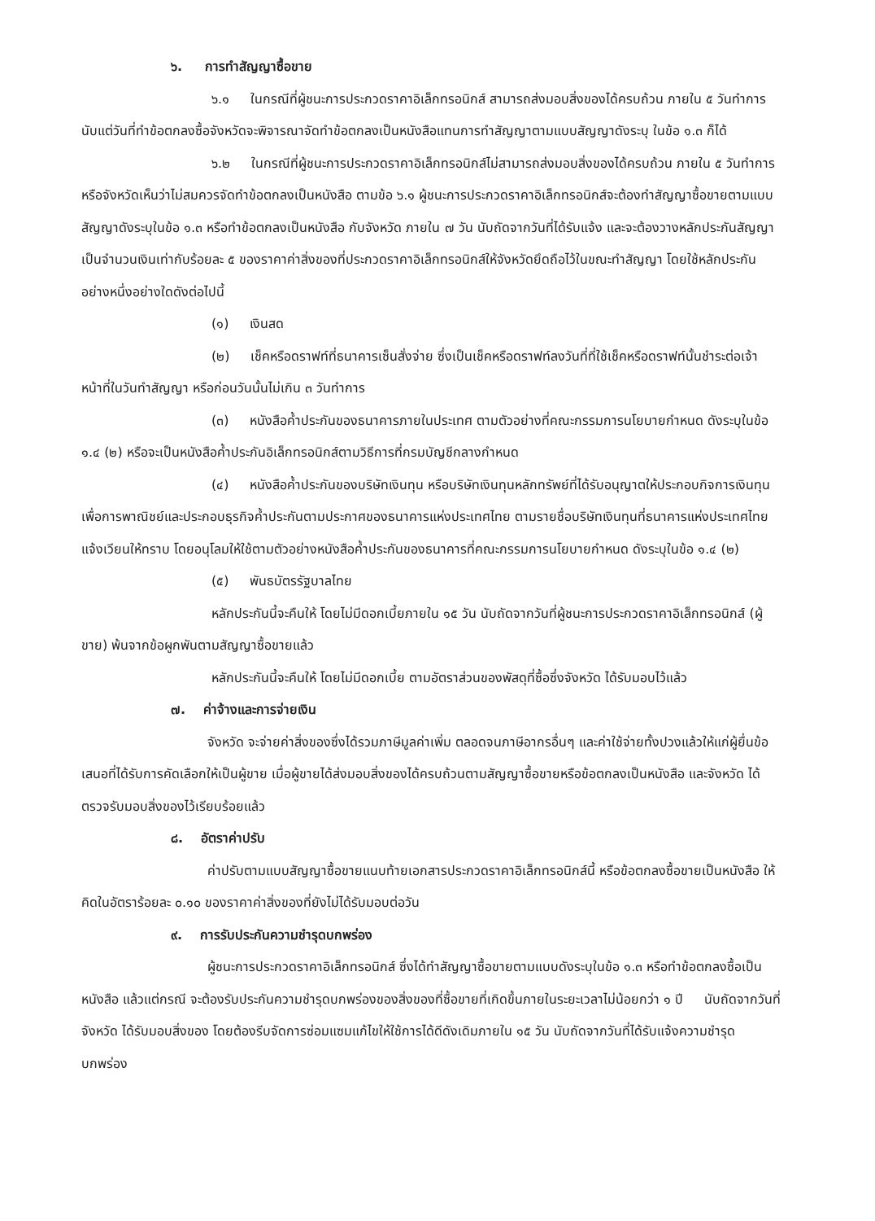๖. การทำสัญญาซื้อขาย
๖.๑ ในกรณีที่ผู้ชนะการประกวดราคาอิเล็กทรอนิกส์ สามารถส่งมอบสิ่งของได้ครบถ้วน ภายใน ๕ วันทำการ นับแต่วันที่ทำข้อตกลงซื้อจังหวัดจะพิจารณาจัดทำข้อตกลงเป็นหนังสือแทนการทำสัญญาตามแบบสัญญาดังระบุ ในข้อ ๑.๓ ก็ได้
๖.๒ ในกรณีที่ผู้ชนะการประกวดราคาอิเล็กทรอนิกส์ไม่สามารถส่งมอบสิ่งของได้ครบถ้วน ภายใน ๕ วันทำการ หรือจังหวัดเห็นว่าไม่สมควรจัดทำข้อตกลงเป็นหนังสือ ตามข้อ ๖.๑ ผู้ชนะการประกวดราคาอิเล็กทรอนิกส์จะต้องทำสัญญาซื้อขายตามแบบสัญญาดังระบุในข้อ ๑.๓ หรือทำข้อตกลงเป็นหนังสือ กับจังหวัด ภายใน ๗ วัน นับถัดจากวันที่ได้รับแจ้ง และจะต้องวางหลักประกันสัญญาเป็นจำนวนเงินเท่ากับร้อยละ ๕ ของราคาค่าสิ่งของที่ประกวดราคาอิเล็กทรอนิกส์ให้จังหวัดยึดถือไว้ในขณะทำสัญญา โดยใช้หลักประกันอย่างหนึ่งอย่างใดดังต่อไปนี้
(๑) เงินสด
(๒) เช็คหรือดราฟท์ที่ธนาคารเซ็นสั่งจ่าย ซึ่งเป็นเช็คหรือดราฟท์ลงวันที่ที่ใช้เช็คหรือดราฟท์นั้นชำระต่อเจ้าหน้าที่ในวันทำสัญญา หรือก่อนวันนั้นไม่เกิน ๓ วันทำการ
(๓) หนังสือค้ำประกันของธนาคารภายในประเทศ ตามตัวอย่างที่คณะกรรมการนโยบายกำหนด ดังระบุในข้อ ๑.๔ (๒) หรือจะเป็นหนังสือค้ำประกันอิเล็กทรอนิกส์ตามวิธีการที่กรมบัญชีกลางกำหนด
(๔) หนังสือค้ำประกันของบริษัทเงินทุน หรือบริษัทเงินทุนหลักทรัพย์ที่ได้รับอนุญาตให้ประกอบกิจการเงินทุนเพื่อการพาณิชย์และประกอบธุรกิจค้ำประกันตามประกาศของธนาคารแห่งประเทศไทย ตามรายชื่อบริษัทเงินทุนที่ธนาคารแห่งประเทศไทยแจ้งเวียนให้ทราบ โดยอนุโลมให้ใช้ตามตัวอย่างหนังสือค้ำประกันของธนาคารที่คณะกรรมการนโยบายกำหนด ดังระบุในข้อ ๑.๔ (๒)
(๕) พันธบัตรรัฐบาลไทย
หลักประกันนี้จะคืนให้ โดยไม่มีดอกเบี้ยภายใน ๑๕ วัน นับถัดจากวันที่ผู้ชนะการประกวดราคาอิเล็กทรอนิกส์ (ผู้ขาย) พ้นจากข้อผูกพันตามสัญญาซื้อขายแล้ว
หลักประกันนี้จะคืนให้ โดยไม่มีดอกเบี้ย ตามอัตราส่วนของพัสดุที่ซื้อซึ่งจังหวัด ได้รับมอบไว้แล้ว
๗. ค่าจ้างและการจ่ายเงิน
จังหวัด จะจ่ายค่าสิ่งของซึ่งได้รวมภาษีมูลค่าเพิ่ม ตลอดจนภาษีอากรอื่นๆ และค่าใช้จ่ายทั้งปวงแล้วให้แก่ผู้ยื่นข้อเสนอที่ได้รับการคัดเลือกให้เป็นผู้ขาย เมื่อผู้ขายได้ส่งมอบสิ่งของได้ครบถ้วนตามสัญญาซื้อขายหรือข้อตกลงเป็นหนังสือ และจังหวัด ได้ตรวจรับมอบสิ่งของไว้เรียบร้อยแล้ว
๘. อัตราค่าปรับ
ค่าปรับตามแบบสัญญาซื้อขายแนบท้ายเอกสารประกวดราคาอิเล็กทรอนิกส์นี้ หรือข้อตกลงซื้อขายเป็นหนังสือ ให้คิดในอัตราร้อยละ ๐.๑๐ ของราคาค่าสิ่งของที่ยังไม่ได้รับมอบต่อวัน
๙. การรับประกันความชำรุดบกพร่อง
ผู้ชนะการประกวดราคาอิเล็กทรอนิกส์ ซึ่งได้ทำสัญญาซื้อขายตามแบบดังระบุในข้อ ๑.๓ หรือทำข้อตกลงซื้อเป็นหนังสือ แล้วแต่กรณี จะต้องรับประกันความชำรุดบกพร่องของสิ่งของที่ซื้อขายที่เกิดขึ้นภายในระยะเวลาไม่น้อยกว่า ๑ ปี นับถัดจากวันที่ จังหวัด ได้รับมอบสิ่งของ โดยต้องรีบจัดการซ่อมแซมแก้ไขให้ใช้การได้ดีดังเดิมภายใน ๑๕ วัน นับถัดจากวันที่ได้รับแจ้งความชำรุดบกพร่อง